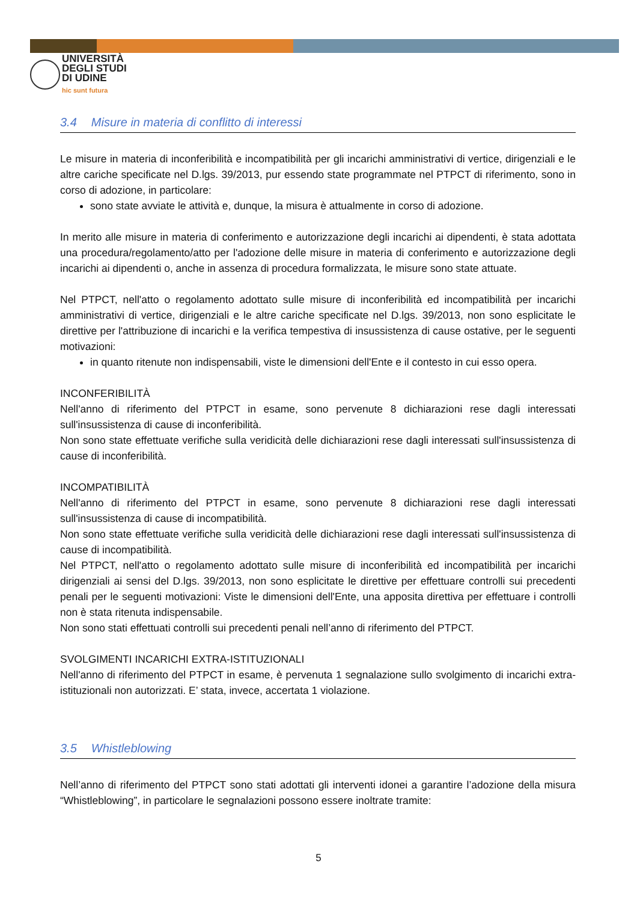UNIVERSITÀ
DEGLI STUDI
DI UDINE
hic sunt futura
3.4 Misure in materia di conflitto di interessi
Le misure in materia di inconferibilità e incompatibilità per gli incarichi amministrativi di vertice, dirigenziali e le altre cariche specificate nel D.lgs. 39/2013, pur essendo state programmate nel PTPCT di riferimento, sono in corso di adozione, in particolare:
sono state avviate le attività e, dunque, la misura è attualmente in corso di adozione.
In merito alle misure in materia di conferimento e autorizzazione degli incarichi ai dipendenti, è stata adottata una procedura/regolamento/atto per l'adozione delle misure in materia di conferimento e autorizzazione degli incarichi ai dipendenti o, anche in assenza di procedura formalizzata, le misure sono state attuate.
Nel PTPCT, nell'atto o regolamento adottato sulle misure di inconferibilità ed incompatibilità per incarichi amministrativi di vertice, dirigenziali e le altre cariche specificate nel D.lgs. 39/2013, non sono esplicitate le direttive per l'attribuzione di incarichi e la verifica tempestiva di insussistenza di cause ostative, per le seguenti motivazioni:
in quanto ritenute non indispensabili, viste le dimensioni dell'Ente e il contesto in cui esso opera.
INCONFERIBILITÀ
Nell'anno di riferimento del PTPCT in esame, sono pervenute 8 dichiarazioni rese dagli interessati sull'insussistenza di cause di inconferibilità.
Non sono state effettuate verifiche sulla veridicità delle dichiarazioni rese dagli interessati sull'insussistenza di cause di inconferibilità.
INCOMPATIBILITÀ
Nell'anno di riferimento del PTPCT in esame, sono pervenute 8 dichiarazioni rese dagli interessati sull'insussistenza di cause di incompatibilità.
Non sono state effettuate verifiche sulla veridicità delle dichiarazioni rese dagli interessati sull'insussistenza di cause di incompatibilità.
Nel PTPCT, nell'atto o regolamento adottato sulle misure di inconferibilità ed incompatibilità per incarichi dirigenziali ai sensi del D.lgs. 39/2013, non sono esplicitate le direttive per effettuare controlli sui precedenti penali per le seguenti motivazioni: Viste le dimensioni dell'Ente, una apposita direttiva per effettuare i controlli non è stata ritenuta indispensabile.
Non sono stati effettuati controlli sui precedenti penali nell’anno di riferimento del PTPCT.
SVOLGIMENTI INCARICHI EXTRA-ISTITUZIONALI
Nell'anno di riferimento del PTPCT in esame, è pervenuta 1 segnalazione sullo svolgimento di incarichi extra-istituzionali non autorizzati. E’ stata, invece, accertata 1 violazione.
3.5 Whistleblowing
Nell’anno di riferimento del PTPCT sono stati adottati gli interventi idonei a garantire l’adozione della misura “Whistleblowing”, in particolare le segnalazioni possono essere inoltrate tramite:
5